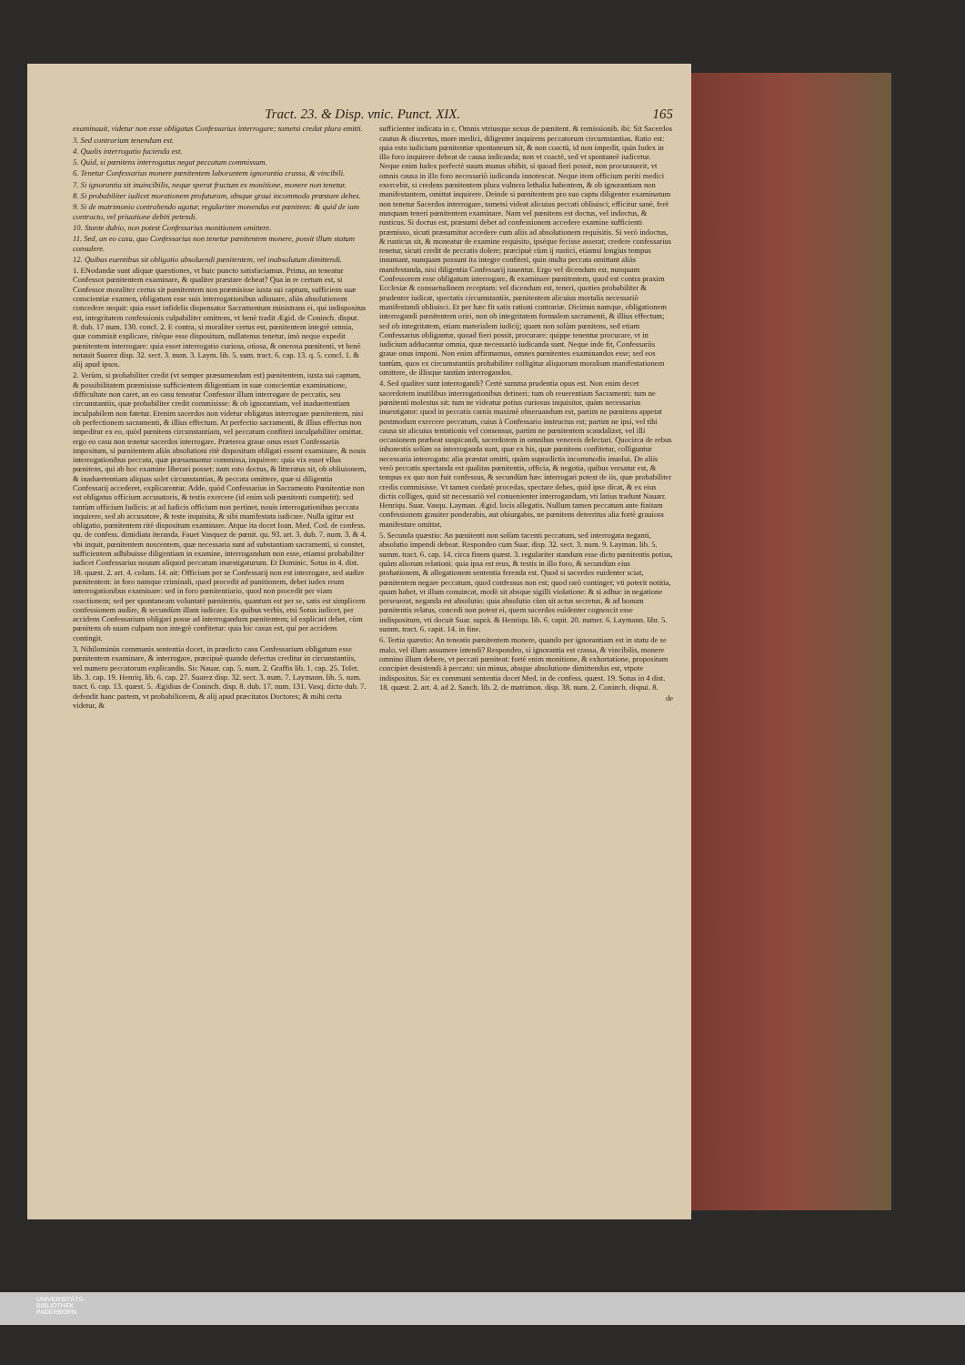Tract. 23. & Disp. vnic. Punct. XIX. 165
examinauit, videtur non esse obligatus Confessarius interrogare; tametsi credat plura emitti.
3. Sed contrarium tenendum est.
4. Qualis interrogatio facienda est.
5. Quid, si pœnitens interrogatus negat peccatum commissum.
6. Tenetur Confessarius monere pœnitentem laborantem ignorantia crassa, & vincibili.
7. Si ignorantia sit inuincibilis, neque sperat fructum ex monitione, monere non tenetur.
8. Si probabiliter iudicet morationem profuturam, absque graui incommodo præstare debes.
9. Si de matrimonio contrahendo agatur, regulariter monendus est pœnitens: & quid de iam contracto, vel priuatione debiti petendi.
10. Stante dubio, non potest Confessarius monitionem omittere.
11. Sed, an eo casu, quo Confessarius non tenetur pœnitentem monere, possit illum statum consulere.
12. Quibus euentibus sit obligatio absoluendi pœnitentem, vel inabsolutum dimittendi.
1. ENodandæ sunt aliquæ quæstiones, vt huic puncto satisfaciamus. Prima, an teneatur Confessor pœnitentem examinare, & qualiter præstare debeat? Qua in re certum est, si Confessor moraliter certus sit pœnitentem non præmisisse iuxta sui captum, sufficiens suæ conscientiæ examen, obligatum esse suis interrogationibus adiuuare, aliàs absolutionem concedere nequit: quia esset infidelis dispensator Sacramentum ministrans ei, qui indispositus est, integritatem confessionis culpabiliter omittens, vt benè tradit Ægid. de Coninch. disput. 8. dub. 17 num. 130. concl. 2. E contra, si moraliter certus est, pœnitentem integrè omnia, quæ commisit explicare, ritéque esse dispositum, nullatenus tenetur, imò neque expedit pœnitentem interrogare: quia esset interrogatio curiosa, otiosa, & onerosa pœnitenti, vt benè notauit Suarez disp. 32. sect. 3. num. 3. Laym. lib. 5. sum. tract. 6. cap. 13. q. 5. concl. 1. & alij apud ipsos.
2. Verùm, si probabiliter credit (vt semper præsumendam est) pœnitentem, iuxta sui captum, & possibilitatem præmisisse sufficientem diligentiam in suæ conscientiæ examinatione, difficultate non caret, an eo casu teneatur Confessor illum interrogare de peccatis, seu circunstantiis, quæ probabiliter credit commisisse: & ob ignorantiam, vel inaduertentiam inculpabilem non fatetur. Etenim sacerdos non videtur obligatus interrogare pœnitentem, nisi ob perfectionem sacramenti, & illius effectum. At perfectio sacramenti, & illius effectus non impeditur ex eo, quòd pœnitens circunstantiam, vel peccatum confiteri inculpabiliter omittat. ergo eo casu non tenetur sacerdos interrogare. Præterea graue onus esset Confessariis impositum, si pœnitentem aliàs absolutioni ritè dispositum obligati essent examinare, & nouis interrogationibus peccata, quæ præsumuntur commissa, inquirere: quia vix esset vllus pœnitens, qui ab hoc examine liberari posset: nam esto doctus, & litteratus sit, ob obliuionem, & inaduertentiam aliquas solet circunstantias, & peccata omittere, quæ si diligentia Confessarij accederet, explicarentur. Adde, quòd Confessarius in Sacramento Pœnitentiæ non est obligatus officium accusatoris, & testis exercere (id enim soli pœnitenti competit): sed tantùm officium Iudicis: at ad Iudicis officium non pertinet, nouis interrogationibus peccata inquirere, sed ab accusatore, & teste inquisita, & sibi manifestata iudicare. Nulla igitur est obligatio, pœnitentem ritè dispositum examinare. Atque ita docet Ioan. Med. Cod. de confess. qu. de confess. dimidiata iteranda. Fauet Vasquez de pœnit. qu. 93. art. 3. dub. 7. num. 3. & 4. vbi inquit, pœnitentem noscentem, quæ necessaria sunt ad substantiam sacramenti, si constet, sufficientem adhibuisse diligentiam in examine, interrogandum non esse, etiamsi probabiliter iudicet Confessarius nouum aliquod peccatum inuestigaturum. Et Dominic. Sotus in 4. dist. 18. quæst. 2. art. 4. colum. 14. ait: Officium per se Confessarij non est interrogare, sed audire pœnitentem: in foro namque criminali, quod procedit ad punitionem, debet iudex reum interrogationibus examinare: sed in foro pœnitentiario, quod non procedit per viam coactionem; sed per spontaneam voluntatē pœnitentis, quantum est per se, satis est simplicem confessionem audire, & secundùm illam iudicare. Ex quibus verbis, etsi Sotus iudicet, per accidens Confessarium obligari posse ad interrogandum pœnitentem; id explicari debet, cùm pœnitens ob suam culpam non integrè confitetur: quia hic casus est, qui per accidens contingit.
3. Nihilominùs communis sententia docet, in prædicto casu Confessarium obligatum esse pœnitentem examinare, & interrogare, præcipuè quando defectus creditur in circunstantiis, vel numero peccatorum explicandis. Sic Nauar. cap. 5. num. 2. Graffis lib. 1. cap. 25. Tolet. lib. 3. cap. 19. Henriq. lib. 6. cap. 27. Suarez disp. 32. sect. 3. num. 7. Laymann. lib. 5. sum. tract. 6. cap. 13. quæst. 5. Ægidius de Coninch. disp. 8. dub. 17. num. 131. Vasq. dicto dub. 7. defendit hanc partem, vt probabiliorem, & alij apud præcitatos Doctores; & mihi certa videtur, &
sufficienter indicata in c. Omnis vtriusque sexus de pœnitent. & remissionib. ibi: Sit Sacerdos cautus & discretus, more medici, diligenter inquirens peccatorum circumstantias. Ratio est: quia esto iudicium pœnitentiæ spontaneum sit, & non coactū, id non impedit, quin Iudex in illo foro inquirere debeat de causa indicanda; non vt coactè, sed vt spontaneè iudicetur. Neque enim Iudex perfectè suum munus obibit, si quoad fieri possit, non procurauerit, vt omnis causa in illo foro necessariò iudicanda innotescat. Neque item officium periti medici exercebit, si credens pœnitentem plura vulnera lethalia habentem, & ob ignorantiam non manifestantem, omittat inquirere. Deinde si pœnitentem pro suo captu diligenter examinatum non tenetur Sacerdos interrogare, tametsi videat alicuius peccati obliuisci; efficitur sanè, ferè nunquam teneri pœnitentem examinare. Nam vel pœnitens est doctus, vel indoctus, & rusticus. Si doctus est, præsumi debet ad confessionem accedere examine sufficienti præmisso, sicuti præsumitur accedere cum aliis ad absolutionem requisitis. Si verò indoctus, & rusticus sit, & moneatur de examine requisito, ipséque fecisse asserat; credere confessarius tenetur, sicuti credit de peccatis dolere; præcipuè cùm ij rustici, etiamsi longius tempus insumant, nunquam possunt ita integre confiteri, quin multa peccata omittant aliàs manifestanda, nisi diligentia Confessarij iuuentur. Ergo vel dicendum est, nunquam Confessorem esse obligatum interrogare, & examinare pœnitentem, quod est contra praxim Ecclesiæ & consuetudinem receptam: vel dicendum est, teneri, quoties probabiliter & prudenter iudicat, spectatis circumstantiis, pœnitentem alicuius mortalis necessariò manifestandi obliuisci. Et per hæc fit satis rationi contrariæ. Dicimus namque, obligationem interrogandi pœnitentem oriri, non ob integritatem formalem sacramenti, & illius effectum; sed ob integritatem, etiam materialem iudicij; quam non solùm pœnitens, sed etiam Confessarius obligantur, quoad fieri possit, procurare: quippe tenentur procurare, vt in iudicium adducantur omnia, quæ necessariò iudicanda sunt. Neque inde fit, Confessariis graue onus imponi. Non enim affirmamus, omnes pœnitentes examinandos esse; sed eos tantùm, quos ex circumstantiis probabiliter colligitur aliquorum moralium manifestationem omittere, de illisque tantùm interrogandos.
4. Sed qualiter sunt interrogandi? Certè summa prudentia opus est. Non enim decet sacerdotem inutilibus interrogationibus detineri: tum ob reuerentiam Sacramenti: tum ne pœnitenti molestus sit: tum ne videatur potius curiosus inquisitor, quàm necessarius inuestigator: quod in peccatis carnis maximè obseruandum est, partim ne pœnitens appetat postmodum exercere peccatum, cuius à Confessario instructus est; partim ne ipsi, vel tibi causa sit alicuius tentationis vel consensus, partim ne pœnitentem scandalizet, vel illi occasionem præbeat suspicandi, sacerdotem in omnibus venereis delectari. Quocirca de rebus inhonestis solùm ea interroganda sunt, quæ ex his, quæ pœnitens confitetur, colliguntur necessaria interrogatu: alia præstat omitti, quàm supradictis incommodis inuolui. De aliis verò peccatis spectanda est qualitas pœnitentis, officia, & negotia, quibus versatur est, & tempus ex quo non fuit confessus, & secundùm hæc interrogari potest de iis, quæ probabiliter credis commisisse. Vt tamen cordatè procedas, spectare debes, quid ipse dicat, & ex eius dictis colliges, quid sit necessariò vel conuenienter interrogandum, vti latius tradunt Nauarr. Henriqu. Suar. Vasqu. Layman. Ægid. locis allegatis. Nullum tamen peccatum ante finitam confessionem grauiter ponderabis, aut obiurgabis, ne pœnitens deterritus alia fortè grauiora manifestare omittat.
5. Secunda quæstio: An pœnitenti non solùm tacenti peccatum, sed interrogata neganti, absolutio impendi debeat. Respondeo cum Suar. disp. 32. sect. 3. num. 9. Layman. lib. 5. summ. tract. 6. cap. 14. circa finem quæst. 3. regulariter standum esse dicto pœnitentis potius, quàm aliorum relationi: quia ipsa est reus, & testis in illo foro, & secundùm eius probationem, & allegationem sententia ferenda est. Quod si sacerdos euidenter sciat, pœnitentem negare peccatum, quod confessus non est; quod rarò continget; vti poterit notitia, quam habet, vt illum conuincat, modò sit absque sigilli violatione: & si adhuc in negatione perseuerat, neganda est absolutio: quia absolutio cùm sit actus secretus, & ad bonum pœnitentis relatus, concedi non potest ei, quem sacerdos euidenter cognoscit esse indispositum, vti docuit Suar. suprà. & Henriqu. lib. 6. capit. 20. numer. 6. Laymann. libr. 5. summ. tract. 6. capit. 14. in fine.
6. Tertia quæstio: An teneatis pœnitentem monere, quando per ignorantiam est in statu de se malo, vel illum assumere intendi? Respondeo, si ignorantia est crassa, & vincibilis, monere omnino illum debere, vt peccati pœniteat: fortè enim monitione, & exhortatione, propositum concipiet desistendi à peccato: sin minus, absque absolutione dimittendus est, vtpote indispositus. Sic ex communi sententia docet Med. in de confess. quæst. 19. Sotus in 4 dist. 18. quæst. 2. art. 4. ad 2. Sanch. lib. 2. de matrimon. disp. 38. num. 2. Coninch. dispui. 8.
de
UNIVERSITÄTS-
BIBLIOTHEK
PADERBORN